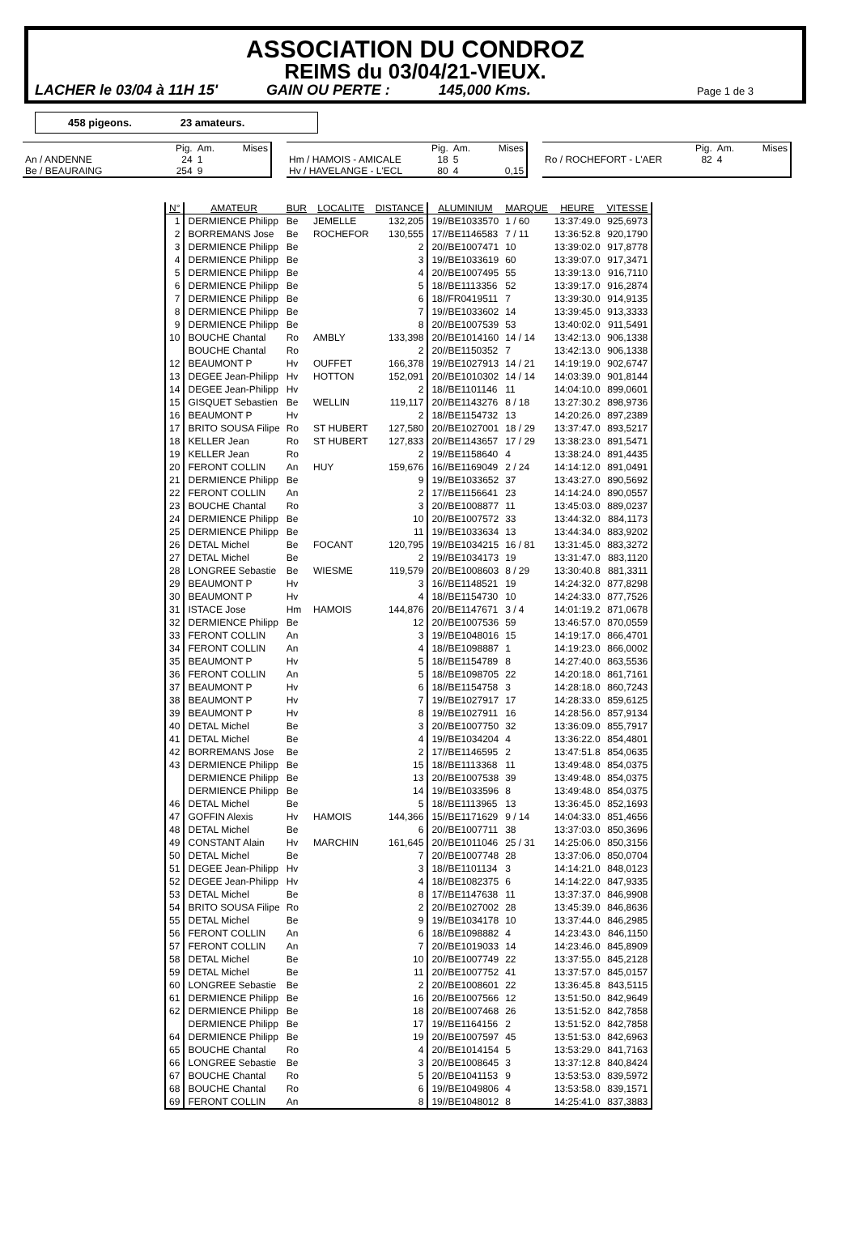ASSOCIATION DU CONDROZ
REIMS du 03/04/21-VIEUX.
LACHER le 03/04 à 11H 15' GAIN OU PERTE : 145,000 Kms. Page 1 de 3
458 pigeons. 23 amateurs.
| | Pig. | Am. | Mises |
| --- | --- | --- | --- |
| An / ANDENNE | 24 | 1 | |
| Be / BEAURAING | 254 | 9 | |
| | Pig. | Am. | Mises |
| --- | --- | --- | --- |
| Hm / HAMOIS - AMICALE | 18 | 5 | |
| Hv / HAVELANGE - L'ECL | 80 | 4 | 0,15 |
| | Pig. | Am. | Mises |
| --- | --- | --- | --- |
| Ro / ROCHEFORT - L'AER | 82 | 4 | |
| N° | AMATEUR | BUR | LOCALITE | DISTANCE | ALUMINIUM | MARQUE | HEURE | VITESSE |
| --- | --- | --- | --- | --- | --- | --- | --- | --- |
| 1 | DERMIENCE Philipp | Be | JEMELLE | 132,205 | 19//BE1033570 | 1 / 60 | 13:37:49.0 | 925,6973 |
| 2 | BORREMANS Jose | Be | ROCHEFOR | 130,555 | 17//BE1146583 | 7 / 11 | 13:36:52.8 | 920,1790 |
| 3 | DERMIENCE Philipp | Be | | 2 | 20//BE1007471 | 10 | 13:39:02.0 | 917,8778 |
| 4 | DERMIENCE Philipp | Be | | 3 | 19//BE1033619 | 60 | 13:39:07.0 | 917,3471 |
| 5 | DERMIENCE Philipp | Be | | 4 | 20//BE1007495 | 55 | 13:39:13.0 | 916,7110 |
| 6 | DERMIENCE Philipp | Be | | 5 | 18//BE1113356 | 52 | 13:39:17.0 | 916,2874 |
| 7 | DERMIENCE Philipp | Be | | 6 | 18//FR0419511 | 7 | 13:39:30.0 | 914,9135 |
| 8 | DERMIENCE Philipp | Be | | 7 | 19//BE1033602 | 14 | 13:39:45.0 | 913,3333 |
| 9 | DERMIENCE Philipp | Be | | 8 | 20//BE1007539 | 53 | 13:40:02.0 | 911,5491 |
| 10 | BOUCHE Chantal | Ro | AMBLY | 133,398 | 20//BE1014160 | 14 / 14 | 13:42:13.0 | 906,1338 |
| | BOUCHE Chantal | Ro | | 2 | 20//BE1150352 | 7 | 13:42:13.0 | 906,1338 |
| 12 | BEAUMONT P | Hv | OUFFET | 166,378 | 19//BE1027913 | 14 / 21 | 14:19:19.0 | 902,6747 |
| 13 | DEGEE Jean-Philipp | Hv | HOTTON | 152,091 | 20//BE1010302 | 14 / 14 | 14:03:39.0 | 901,8144 |
| 14 | DEGEE Jean-Philipp | Hv | | 2 | 18//BE1101146 | 11 | 14:04:10.0 | 899,0601 |
| 15 | GISQUET Sebastien | Be | WELLIN | 119,117 | 20//BE1143276 | 8 / 18 | 13:27:30.2 | 898,9736 |
| 16 | BEAUMONT P | Hv | | 2 | 18//BE1154732 | 13 | 14:20:26.0 | 897,2389 |
| 17 | BRITO SOUSA Filipe | Ro | ST HUBERT | 127,580 | 20//BE1027001 | 18 / 29 | 13:37:47.0 | 893,5217 |
| 18 | KELLER Jean | Ro | ST HUBERT | 127,833 | 20//BE1143657 | 17 / 29 | 13:38:23.0 | 891,5471 |
| 19 | KELLER Jean | Ro | | 2 | 19//BE1158640 | 4 | 13:38:24.0 | 891,4435 |
| 20 | FERONT COLLIN | An | HUY | 159,676 | 16//BE1169049 | 2 / 24 | 14:14:12.0 | 891,0491 |
| 21 | DERMIENCE Philipp | Be | | 9 | 19//BE1033652 | 37 | 13:43:27.0 | 890,5692 |
| 22 | FERONT COLLIN | An | | 2 | 17//BE1156641 | 23 | 14:14:24.0 | 890,0557 |
| 23 | BOUCHE Chantal | Ro | | 3 | 20//BE1008877 | 11 | 13:45:03.0 | 889,0237 |
| 24 | DERMIENCE Philipp | Be | | 10 | 20//BE1007572 | 33 | 13:44:32.0 | 884,1173 |
| 25 | DERMIENCE Philipp | Be | | 11 | 19//BE1033634 | 13 | 13:44:34.0 | 883,9202 |
| 26 | DETAL Michel | Be | FOCANT | 120,795 | 19//BE1034215 | 16 / 81 | 13:31:45.0 | 883,3272 |
| 27 | DETAL Michel | Be | | 2 | 19//BE1034173 | 19 | 13:31:47.0 | 883,1120 |
| 28 | LONGREE Sebastie | Be | WIESME | 119,579 | 20//BE1008603 | 8 / 29 | 13:30:40.8 | 881,3311 |
| 29 | BEAUMONT P | Hv | | 3 | 16//BE1148521 | 19 | 14:24:32.0 | 877,8298 |
| 30 | BEAUMONT P | Hv | | 4 | 18//BE1154730 | 10 | 14:24:33.0 | 877,7526 |
| 31 | ISTACE Jose | Hm | HAMOIS | 144,876 | 20//BE1147671 | 3 / 4 | 14:01:19.2 | 871,0678 |
| 32 | DERMIENCE Philipp | Be | | 12 | 20//BE1007536 | 59 | 13:46:57.0 | 870,0559 |
| 33 | FERONT COLLIN | An | | 3 | 19//BE1048016 | 15 | 14:19:17.0 | 866,4701 |
| 34 | FERONT COLLIN | An | | 4 | 18//BE1098887 | 1 | 14:19:23.0 | 866,0002 |
| 35 | BEAUMONT P | Hv | | 5 | 18//BE1154789 | 8 | 14:27:40.0 | 863,5536 |
| 36 | FERONT COLLIN | An | | 5 | 18//BE1098705 | 22 | 14:20:18.0 | 861,7161 |
| 37 | BEAUMONT P | Hv | | 6 | 18//BE1154758 | 3 | 14:28:18.0 | 860,7243 |
| 38 | BEAUMONT P | Hv | | 7 | 19//BE1027917 | 17 | 14:28:33.0 | 859,6125 |
| 39 | BEAUMONT P | Hv | | 8 | 19//BE1027911 | 16 | 14:28:56.0 | 857,9134 |
| 40 | DETAL Michel | Be | | 3 | 20//BE1007750 | 32 | 13:36:09.0 | 855,7917 |
| 41 | DETAL Michel | Be | | 4 | 19//BE1034204 | 4 | 13:36:22.0 | 854,4801 |
| 42 | BORREMANS Jose | Be | | 2 | 17//BE1146595 | 2 | 13:47:51.8 | 854,0635 |
| 43 | DERMIENCE Philipp | Be | | 15 | 18//BE1113368 | 11 | 13:49:48.0 | 854,0375 |
| | DERMIENCE Philipp | Be | | 13 | 20//BE1007538 | 39 | 13:49:48.0 | 854,0375 |
| | DERMIENCE Philipp | Be | | 14 | 19//BE1033596 | 8 | 13:49:48.0 | 854,0375 |
| 46 | DETAL Michel | Be | | 5 | 18//BE1113965 | 13 | 13:36:45.0 | 852,1693 |
| 47 | GOFFIN Alexis | Hv | HAMOIS | 144,366 | 15//BE1171629 | 9 / 14 | 14:04:33.0 | 851,4656 |
| 48 | DETAL Michel | Be | | 6 | 20//BE1007711 | 38 | 13:37:03.0 | 850,3696 |
| 49 | CONSTANT Alain | Hv | MARCHIN | 161,645 | 20//BE1011046 | 25 / 31 | 14:25:06.0 | 850,3156 |
| 50 | DETAL Michel | Be | | 7 | 20//BE1007748 | 28 | 13:37:06.0 | 850,0704 |
| 51 | DEGEE Jean-Philipp | Hv | | 3 | 18//BE1101134 | 3 | 14:14:21.0 | 848,0123 |
| 52 | DEGEE Jean-Philipp | Hv | | 4 | 18//BE1082375 | 6 | 14:14:22.0 | 847,9335 |
| 53 | DETAL Michel | Be | | 8 | 17//BE1147638 | 11 | 13:37:37.0 | 846,9908 |
| 54 | BRITO SOUSA Filipe | Ro | | 2 | 20//BE1027002 | 28 | 13:45:39.0 | 846,8636 |
| 55 | DETAL Michel | Be | | 9 | 19//BE1034178 | 10 | 13:37:44.0 | 846,2985 |
| 56 | FERONT COLLIN | An | | 6 | 18//BE1098882 | 4 | 14:23:43.0 | 846,1150 |
| 57 | FERONT COLLIN | An | | 7 | 20//BE1019033 | 14 | 14:23:46.0 | 845,8909 |
| 58 | DETAL Michel | Be | | 10 | 20//BE1007749 | 22 | 13:37:55.0 | 845,2128 |
| 59 | DETAL Michel | Be | | 11 | 20//BE1007752 | 41 | 13:37:57.0 | 845,0157 |
| 60 | LONGREE Sebastie | Be | | 2 | 20//BE1008601 | 22 | 13:36:45.8 | 843,5115 |
| 61 | DERMIENCE Philipp | Be | | 16 | 20//BE1007566 | 12 | 13:51:50.0 | 842,9649 |
| 62 | DERMIENCE Philipp | Be | | 18 | 20//BE1007468 | 26 | 13:51:52.0 | 842,7858 |
| | DERMIENCE Philipp | Be | | 17 | 19//BE1164156 | 2 | 13:51:52.0 | 842,7858 |
| 64 | DERMIENCE Philipp | Be | | 19 | 20//BE1007597 | 45 | 13:51:53.0 | 842,6963 |
| 65 | BOUCHE Chantal | Ro | | 4 | 20//BE1014154 | 5 | 13:53:29.0 | 841,7163 |
| 66 | LONGREE Sebastie | Be | | 3 | 20//BE1008645 | 3 | 13:37:12.8 | 840,8424 |
| 67 | BOUCHE Chantal | Ro | | 5 | 20//BE1041153 | 9 | 13:53:53.0 | 839,5972 |
| 68 | BOUCHE Chantal | Ro | | 6 | 19//BE1049806 | 4 | 13:53:58.0 | 839,1571 |
| 69 | FERONT COLLIN | An | | 8 | 19//BE1048012 | 8 | 14:25:41.0 | 837,3883 |